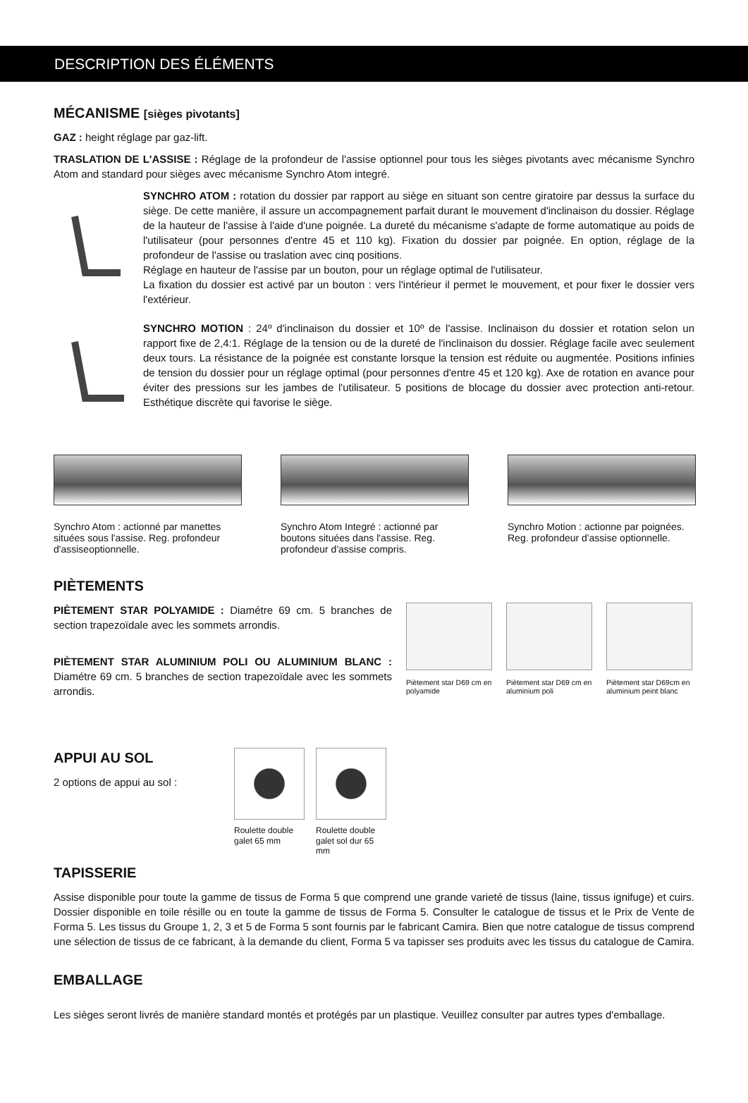DESCRIPTION DES ÉLÉMENTS
MÉCANISME [sièges pivotants]
GAZ : height réglage par gaz-lift.
TRASLATION DE L'ASSISE : Réglage de la profondeur de l'assise optionnel pour tous les sièges pivotants avec mécanisme Synchro Atom and standard pour sièges avec mécanisme Synchro Atom integré.
SYNCHRO ATOM : rotation du dossier par rapport au siège en situant son centre giratoire par dessus la surface du siège. De cette manière, il assure un accompagnement parfait durant le mouvement d'inclinaison du dossier. Réglage de la hauteur de l'assise à l'aide d'une poignée. La dureté du mécanisme s'adapte de forme automatique au poids de l'utilisateur (pour personnes d'entre 45 et 110 kg). Fixation du dossier par poignée. En option, réglage de la profondeur de l'assise ou traslation avec cinq positions.
Réglage en hauteur de l'assise par un bouton, pour un réglage optimal de l'utilisateur.
La fixation du dossier est activé par un bouton : vers l'intérieur il permet le mouvement, et pour fixer le dossier vers l'extérieur.
SYNCHRO MOTION : 24º d'inclinaison du dossier et 10º de l'assise. Inclinaison du dossier et rotation selon un rapport fixe de 2,4:1. Réglage de la tension ou de la dureté de l'inclinaison du dossier. Réglage facile avec seulement deux tours. La résistance de la poignée est constante lorsque la tension est réduite ou augmentée. Positions infinies de tension du dossier pour un réglage optimal (pour personnes d'entre 45 et 120 kg). Axe de rotation en avance pour éviter des pressions sur les jambes de l'utilisateur. 5 positions de blocage du dossier avec protection anti-retour. Esthétique discrète qui favorise le siège.
Synchro Atom : actionné par manettes situées sous l'assise. Reg. profondeur d'assiseoptionnelle.
Synchro Atom Integré : actionné par boutons situées dans l'assise. Reg. profondeur d'assise compris.
Synchro Motion : actionne par poignées. Reg. profondeur d'assise optionnelle.
PIÈTEMENTS
PIÈTEMENT STAR POLYAMIDE : Diamétre 69 cm. 5 branches de section trapezoïdale avec les sommets arrondis.
PIÈTEMENT STAR ALUMINIUM POLI OU ALUMINIUM BLANC : Diamétre 69 cm. 5 branches de section trapezoïdale avec les sommets arrondis.
Piètement star D69 cm en polyamide
Piètement star D69 cm en aluminium poli
Piètement star D69cm en aluminium peint blanc
APPUI AU SOL
2 options de appui au sol :
Roulette double galet 65 mm
Roulette double galet sol dur 65 mm
TAPISSERIE
Assise disponible pour toute la gamme de tissus de Forma 5 que comprend une grande varieté de tissus (laine, tissus ignifuge) et cuirs. Dossier disponible en toile résille ou en toute la gamme de tissus de Forma 5. Consulter le catalogue de tissus et le Prix de Vente de Forma 5. Les tissus du Groupe 1, 2, 3 et 5 de Forma 5 sont fournis par le fabricant Camira. Bien que notre catalogue de tissus comprend une sélection de tissus de ce fabricant, à la demande du client, Forma 5 va tapisser ses produits avec les tissus du catalogue de Camira.
EMBALLAGE
Les sièges seront livrés de manière standard montés et protégés par un plastique. Veuillez consulter par autres types d'emballage.